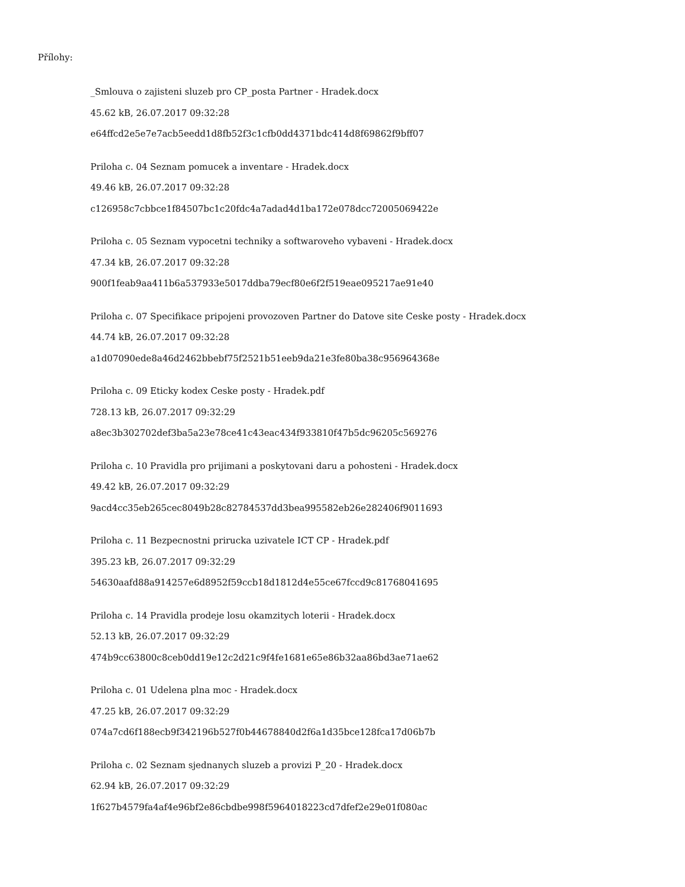Přílohy:
_Smlouva o zajisteni sluzeb pro CP_posta Partner - Hradek.docx
45.62 kB, 26.07.2017 09:32:28
e64ffcd2e5e7e7acb5eedd1d8fb52f3c1cfb0dd4371bdc414d8f69862f9bff07
Priloha c. 04 Seznam pomucek a inventare - Hradek.docx
49.46 kB, 26.07.2017 09:32:28
c126958c7cbbce1f84507bc1c20fdc4a7adad4d1ba172e078dcc72005069422e
Priloha c. 05 Seznam vypocetni techniky a softwaroveho vybaveni - Hradek.docx
47.34 kB, 26.07.2017 09:32:28
900f1feab9aa411b6a537933e5017ddba79ecf80e6f2f519eae095217ae91e40
Priloha c. 07 Specifikace pripojeni provozoven Partner do Datove site Ceske posty - Hradek.docx
44.74 kB, 26.07.2017 09:32:28
a1d07090ede8a46d2462bbebf75f2521b51eeb9da21e3fe80ba38c956964368e
Priloha c. 09 Eticky kodex Ceske posty - Hradek.pdf
728.13 kB, 26.07.2017 09:32:29
a8ec3b302702def3ba5a23e78ce41c43eac434f933810f47b5dc96205c569276
Priloha c. 10 Pravidla pro prijimani a poskytovani daru a pohosteni - Hradek.docx
49.42 kB, 26.07.2017 09:32:29
9acd4cc35eb265cec8049b28c82784537dd3bea995582eb26e282406f9011693
Priloha c. 11 Bezpecnostni prirucka uzivatele ICT CP - Hradek.pdf
395.23 kB, 26.07.2017 09:32:29
54630aafd88a914257e6d8952f59ccb18d1812d4e55ce67fccd9c81768041695
Priloha c. 14 Pravidla prodeje losu okamzitych loterii - Hradek.docx
52.13 kB, 26.07.2017 09:32:29
474b9cc63800c8ceb0dd19e12c2d21c9f4fe1681e65e86b32aa86bd3ae71ae62
Priloha c. 01 Udelena plna moc - Hradek.docx
47.25 kB, 26.07.2017 09:32:29
074a7cd6f188ecb9f342196b527f0b44678840d2f6a1d35bce128fca17d06b7b
Priloha c. 02 Seznam sjednanych sluzeb a provizi P_20 - Hradek.docx
62.94 kB, 26.07.2017 09:32:29
1f627b4579fa4af4e96bf2e86cbdbe998f5964018223cd7dfef2e29e01f080ac